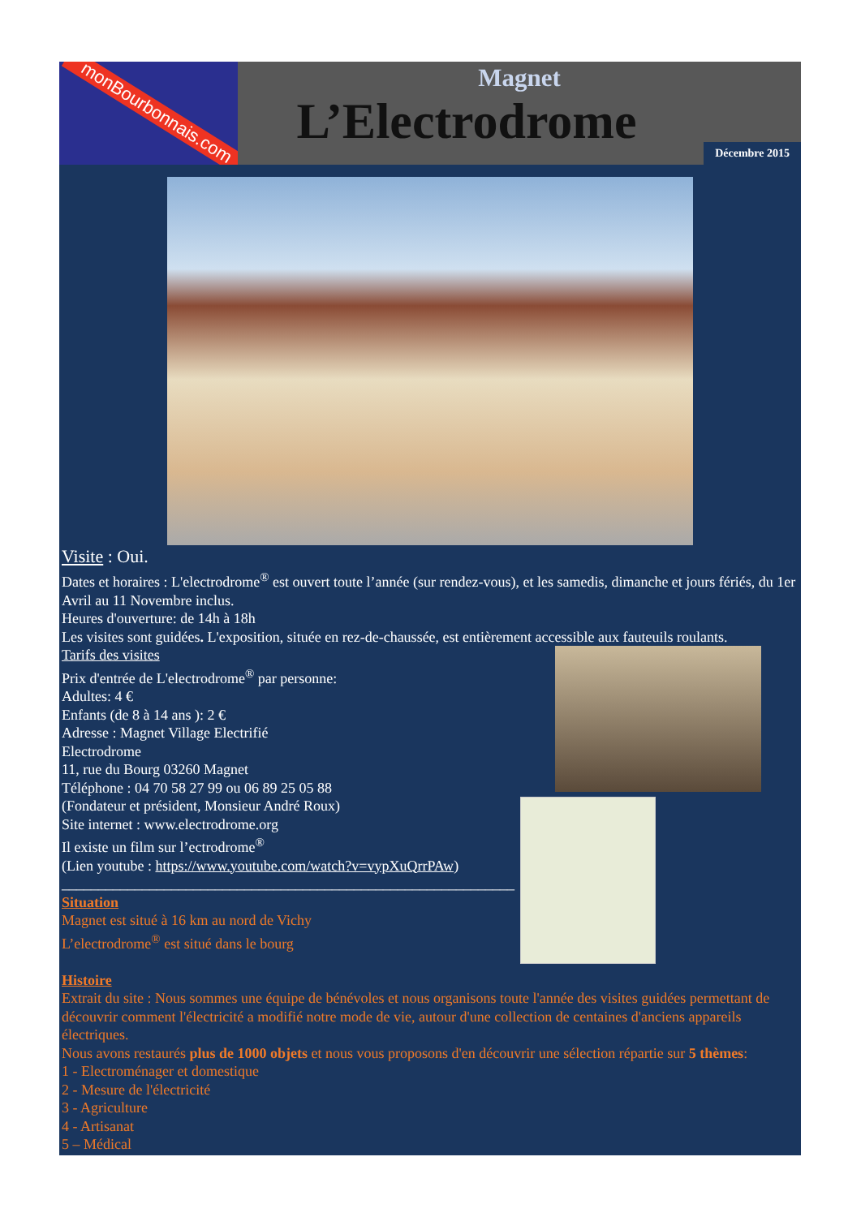monBourbonnais.com
Magnet
L’Electrodrome
Décembre 2015
Visite : Oui.
Dates et horaires : L'electrodrome<sup>®</sup> est ouvert toute l’année (sur rendez-vous), et les samedis, dimanche et jours fériés, du 1er Avril au 11 Novembre inclus.
Heures d'ouverture: de 14h à 18h
Les visites sont guidées. L'exposition, située en rez-de-chaussée, est entièrement accessible aux fauteuils roulants.
Tarifs des visites
Prix d'entrée de L'electrodrome<sup>®</sup> par personne:
Adultes: 4 €
Enfants (de 8 à 14 ans ): 2 €
Adresse : Magnet Village Electrifié
Electrodrome
11, rue du Bourg 03260 Magnet
Téléphone : 04 70 58 27 99 ou 06 89 25 05 88
(Fondateur et président, Monsieur André Roux)
Site internet : www.electrodrome.org
Il existe un film sur l’ectrodrome<sup>®</sup>
(Lien youtube : https://www.youtube.com/watch?v=vypXuQrrPAw)
______________________________________________________________
Situation
Magnet est situé à 16 km au nord de Vichy
L’electrodrome<sup>®</sup> est situé dans le bourg
Histoire
Extrait du site : Nous sommes une équipe de bénévoles et nous organisons toute l'année des visites guidées permettant de découvrir comment l'électricité a modifié notre mode de vie, autour d'une collection de centaines d'anciens appareils électriques.
Nous avons restaurés plus de 1000 objets et nous vous proposons d'en découvrir une sélection répartie sur 5 thèmes:
1 - Electroménager et domestique
2 - Mesure de l'électricité
3 - Agriculture
4 - Artisanat
5 – Médical